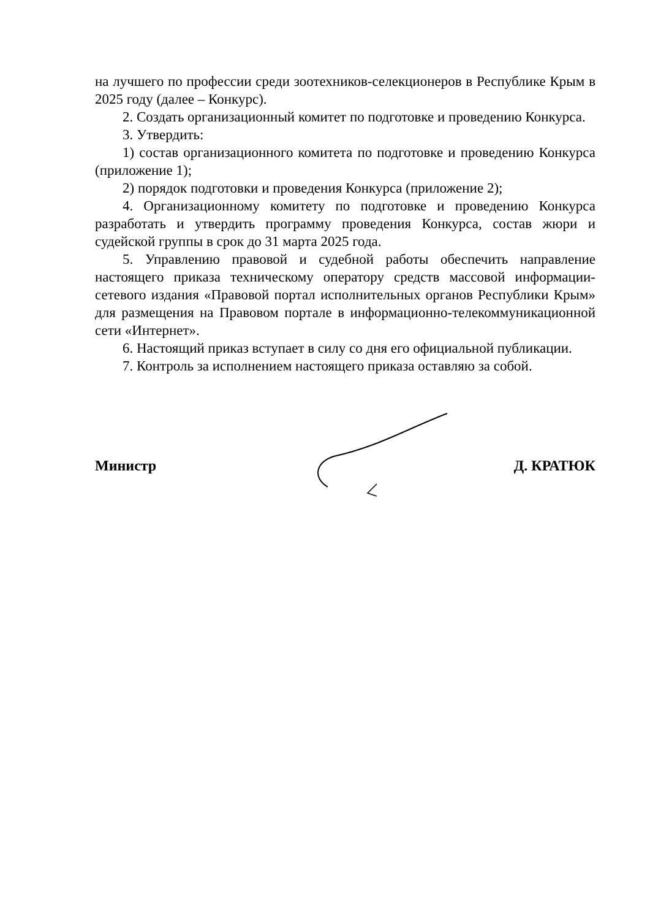на лучшего по профессии среди зоотехников-селекционеров в Республике Крым в 2025 году (далее – Конкурс).
2. Создать организационный комитет по подготовке и проведению Конкурса.
3. Утвердить:
1) состав организационного комитета по подготовке и проведению Конкурса (приложение 1);
2) порядок подготовки и проведения Конкурса (приложение 2);
4. Организационному комитету по подготовке и проведению Конкурса разработать и утвердить программу проведения Конкурса, состав жюри и судейской группы в срок до 31 марта 2025 года.
5. Управлению правовой и судебной работы обеспечить направление настоящего приказа техническому оператору средств массовой информации- сетевого издания «Правовой портал исполнительных органов Республики Крым» для размещения на Правовом портале в информационно-телекоммуникационной сети «Интернет».
6. Настоящий приказ вступает в силу со дня его официальной публикации.
7. Контроль за исполнением настоящего приказа оставляю за собой.
Министр Д. КРАТЮК